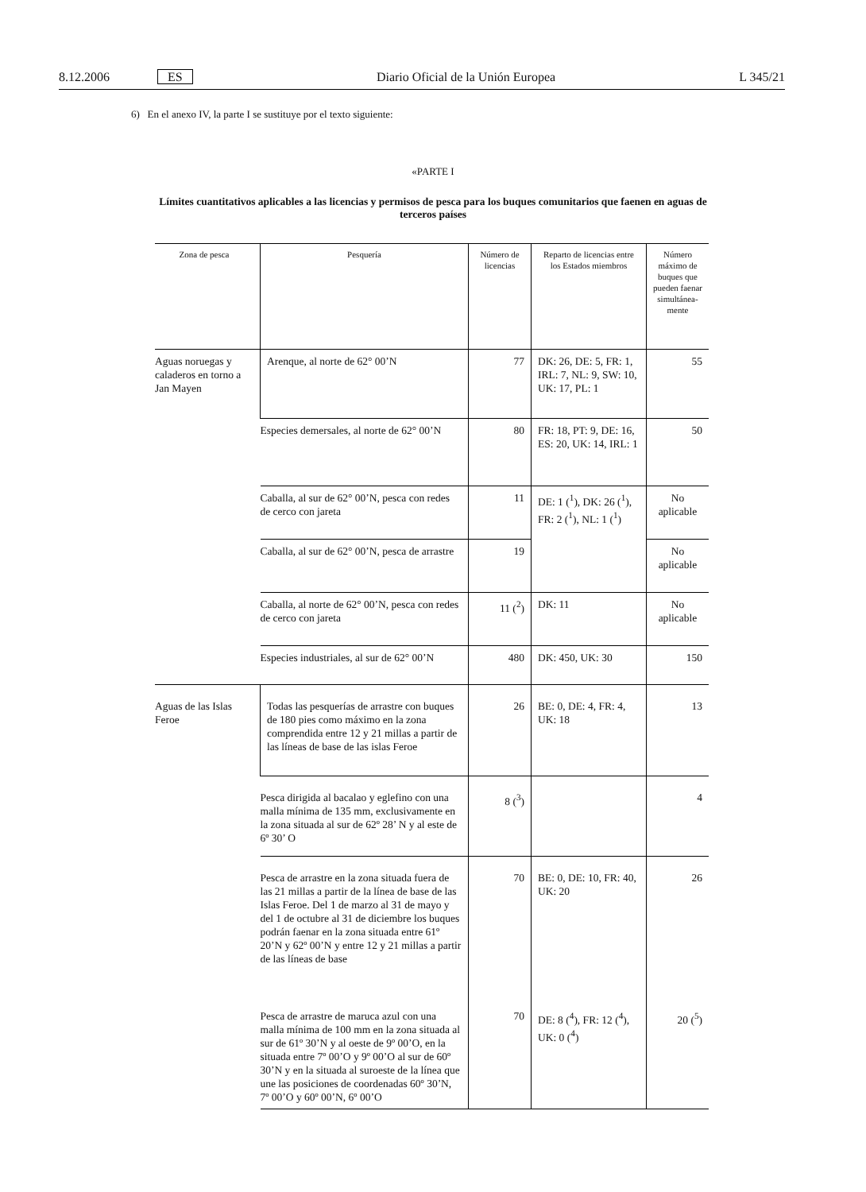8.12.2006 ES Diario Oficial de la Unión Europea L 345/21
6) En el anexo IV, la parte I se sustituye por el texto siguiente:
«PARTE I
Límites cuantitativos aplicables a las licencias y permisos de pesca para los buques comunitarios que faenen en aguas de terceros países
| Zona de pesca | Pesquería | Número de licencias | Reparto de licencias entre los Estados miembros | Número máximo de buques que pueden faenar simultánea-mente |
| --- | --- | --- | --- | --- |
| Aguas noruegas y caladeros en torno a Jan Mayen | Arenque, al norte de 62° 00’N | 77 | DK: 26, DE: 5, FR: 1, IRL: 7, NL: 9, SW: 10, UK: 17, PL: 1 | 55 |
| | Especies demersales, al norte de 62° 00’N | 80 | FR: 18, PT: 9, DE: 16, ES: 20, UK: 14, IRL: 1 | 50 |
| | Caballa, al sur de 62° 00’N, pesca con redes de cerco con jareta | 11 | DE: 1 (<sup>1</sup>), DK: 26 (<sup>1</sup>), FR: 2 (<sup>1</sup>), NL: 1 (<sup>1</sup>) | No aplicable |
| | Caballa, al sur de 62° 00’N, pesca de arrastre | 19 | | No aplicable |
| | Caballa, al norte de 62° 00’N, pesca con redes de cerco con jareta | 11 (<sup>2</sup>) | DK: 11 | No aplicable |
| | Especies industriales, al sur de 62° 00’N | 480 | DK: 450, UK: 30 | 150 |
| Aguas de las Islas Feroe | Todas las pesquerías de arrastre con buques de 180 pies como máximo en la zona comprendida entre 12 y 21 millas a partir de las líneas de base de las islas Feroe | 26 | BE: 0, DE: 4, FR: 4, UK: 18 | 13 |
| | Pesca dirigida al bacalao y eglefino con una malla mínima de 135 mm, exclusivamente en la zona situada al sur de 62º 28’ N y al este de 6º 30’ O | 8 (<sup>3</sup>) | | 4 |
| | Pesca de arrastre en la zona situada fuera de las 21 millas a partir de la línea de base de las Islas Feroe. Del 1 de marzo al 31 de mayo y del 1 de octubre al 31 de diciembre los buques podrán faenar en la zona situada entre 61º 20’N y 62º 00’N y entre 12 y 21 millas a partir de las líneas de base | 70 | BE: 0, DE: 10, FR: 40, UK: 20 | 26 |
| | Pesca de arrastre de maruca azul con una malla mínima de 100 mm en la zona situada al sur de 61º 30’N y al oeste de 9º 00’O, en la situada entre 7º 00’O y 9º 00’O al sur de 60º 30’N y en la situada al suroeste de la línea que une las posiciones de coordenadas 60º 30’N, 7º 00’O y 60º 00’N, 6º 00’O | 70 | DE: 8 (<sup>4</sup>), FR: 12 (<sup>4</sup>), UK: 0 (<sup>4</sup>) | 20 (<sup>5</sup>) |